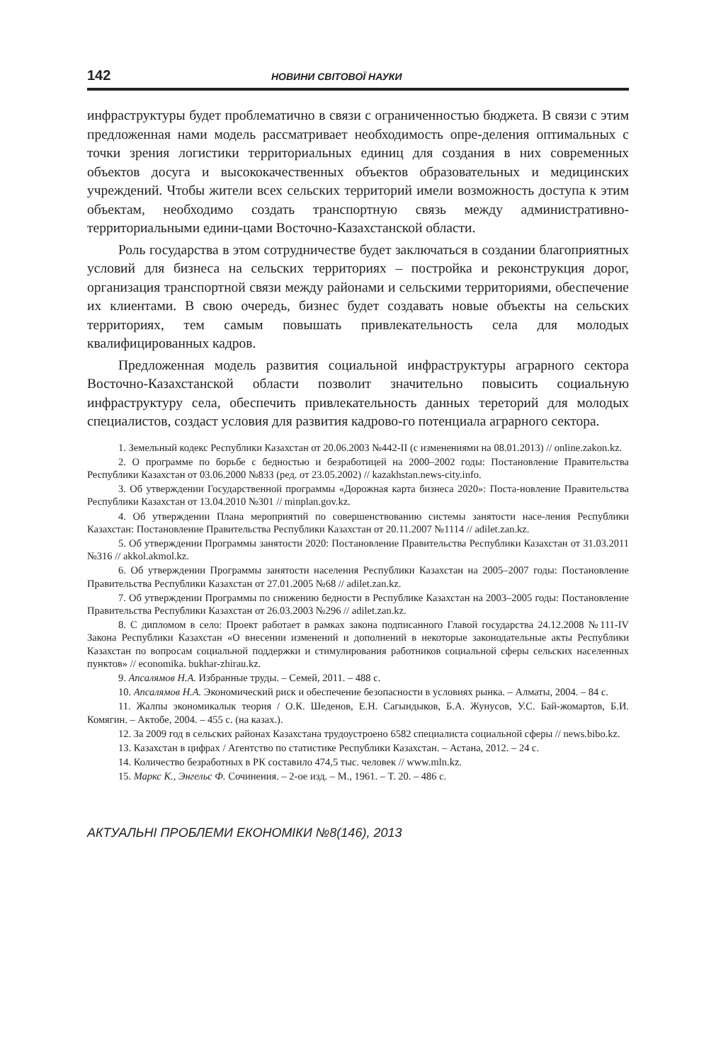142 НОВИНИ СВІТОВОЇ НАУКИ
инфраструктуры будет проблематично в связи с ограниченностью бюджета. В связи с этим предложенная нами модель рассматривает необходимость опре-деления оптимальных с точки зрения логистики территориальных единиц для создания в них современных объектов досуга и высококачественных объектов образовательных и медицинских учреждений. Чтобы жители всех сельских территорий имели возможность доступа к этим объектам, необходимо создать транспортную связь между административно-территориальными едини-цами Восточно-Казахстанской области.
Роль государства в этом сотрудничестве будет заключаться в создании благоприятных условий для бизнеса на сельских территориях – постройка и реконструкция дорог, организация транспортной связи между районами и сельскими территориями, обеспечение их клиентами. В свою очередь, бизнес будет создавать новые объекты на сельских территориях, тем самым повышать привлекательность села для молодых квалифицированных кадров.
Предложенная модель развития социальной инфраструктуры аграрного сектора Восточно-Казахстанской области позволит значительно повысить социальную инфраструктуру села, обеспечить привлекательность данных тереторий для молодых специалистов, создаст условия для развития кадрово-го потенциала аграрного сектора.
1. Земельный кодекс Республики Казахстан от 20.06.2003 №442-II (с изменениями на 08.01.2013) // online.zakon.kz.
2. О программе по борьбе с бедностью и безработицей на 2000–2002 годы: Постановление Правительства Республики Казахстан от 03.06.2000 №833 (ред. от 23.05.2002) // kazakhstan.news-city.info.
3. Об утверждении Государственной программы «Дорожная карта бизнеса 2020»: Поста-новление Правительства Республики Казахстан от 13.04.2010 №301 // minplan.gov.kz.
4. Об утверждении Плана мероприятий по совершенствованию системы занятости насе-ления Республики Казахстан: Постановление Правительства Республики Казахстан от 20.11.2007 №1114 // adilet.zan.kz.
5. Об утверждении Программы занятости 2020: Постановление Правительства Республики Казахстан от 31.03.2011 №316 // akkol.akmol.kz.
6. Об утверждении Программы занятости населения Республики Казахстан на 2005–2007 годы: Постановление Правительства Республики Казахстан от 27.01.2005 №68 // adilet.zan.kz.
7. Об утверждении Программы по снижению бедности в Республике Казахстан на 2003–2005 годы: Постановление Правительства Республики Казахстан от 26.03.2003 №296 // adilet.zan.kz.
8. С дипломом в село: Проект работает в рамках закона подписанного Главой государства 24.12.2008 №111-IV Закона Республики Казахстан «О внесении изменений и дополнений в некоторые законодательные акты Республики Казахстан по вопросам социальной поддержки и стимулирования работников социальной сферы сельских населенных пунктов» // economika. bukhar-zhirau.kz.
9. Апсалямов Н.А. Избранные труды. – Семей, 2011. – 488 с.
10. Апсалямов Н.А. Экономический риск и обеспечение безопасности в условиях рынка. – Алматы, 2004. – 84 с.
11. Жалпы экономикалык теория / О.К. Шеденов, Е.Н. Сагындыков, Б.А. Жунусов, У.С. Бай-жомартов, Б.И. Комягин. – Актобе, 2004. – 455 с. (на казах.).
12. За 2009 год в сельских районах Казахстана трудоустроено 6582 специалиста социальной сферы // news.bibo.kz.
13. Казахстан в цифрах / Агентство по статистике Республики Казахстан. – Астана, 2012. – 24 с.
14. Количество безработных в РК составило 474,5 тыс. человек // www.mln.kz.
15. Маркс К., Энгельс Ф. Сочинения. – 2-ое изд. – М., 1961. – Т. 20. – 486 с.
АКТУАЛЬНІ ПРОБЛЕМИ ЕКОНОМІКИ №8(146), 2013